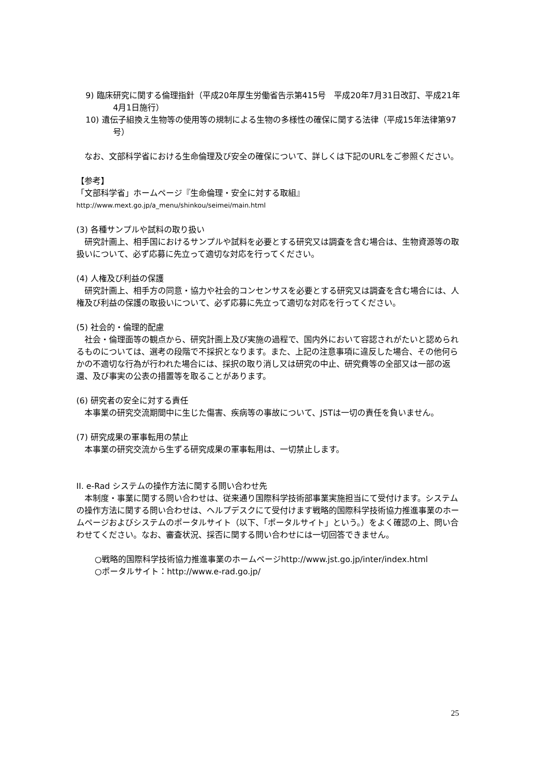9) 臨床研究に関する倫理指針（平成20年厚生労働省告示第415号　平成20年7月31日改訂、平成21年4月1日施行）
10) 遺伝子組換え生物等の使用等の規制による生物の多様性の確保に関する法律（平成15年法律第97号）
　なお、文部科学省における生命倫理及び安全の確保について、詳しくは下記のURLをご参照ください。
【参考】
「文部科学省」ホームページ『生命倫理・安全に対する取組』
http://www.mext.go.jp/a_menu/shinkou/seimei/main.html
(3) 各種サンプルや試料の取り扱い
　研究計画上、相手国におけるサンプルや試料を必要とする研究又は調査を含む場合は、生物資源等の取扱いについて、必ず応募に先立って適切な対応を行ってください。
(4) 人権及び利益の保護
　研究計画上、相手方の同意・協力や社会的コンセンサスを必要とする研究又は調査を含む場合には、人権及び利益の保護の取扱いについて、必ず応募に先立って適切な対応を行ってください。
(5) 社会的・倫理的配慮
　社会・倫理面等の観点から、研究計画上及び実施の過程で、国内外において容認されがたいと認められるものについては、選考の段階で不採択となります。また、上記の注意事項に違反した場合、その他何らかの不適切な行為が行われた場合には、採択の取り消し又は研究の中止、研究費等の全部又は一部の返還、及び事実の公表の措置等を取ることがあります。
(6) 研究者の安全に対する責任
　本事業の研究交流期間中に生じた傷害、疾病等の事故について、JSTは一切の責任を負いません。
(7) 研究成果の軍事転用の禁止
　本事業の研究交流から生ずる研究成果の軍事転用は、一切禁止します。
II. e-Rad システムの操作方法に関する問い合わせ先
　本制度・事業に関する問い合わせは、従来通り国際科学技術部事業実施担当にて受付けます。システムの操作方法に関する問い合わせは、ヘルプデスクにて受付けます戦略的国際科学技術協力推進事業のホームページおよびシステムのポータルサイト（以下、「ポータルサイト」という。）をよく確認の上、問い合わせてください。なお、審査状況、採否に関する問い合わせには一切回答できません。
○戦略的国際科学技術協力推進事業のホームページhttp://www.jst.go.jp/inter/index.html
○ポータルサイト：http://www.e-rad.go.jp/
25